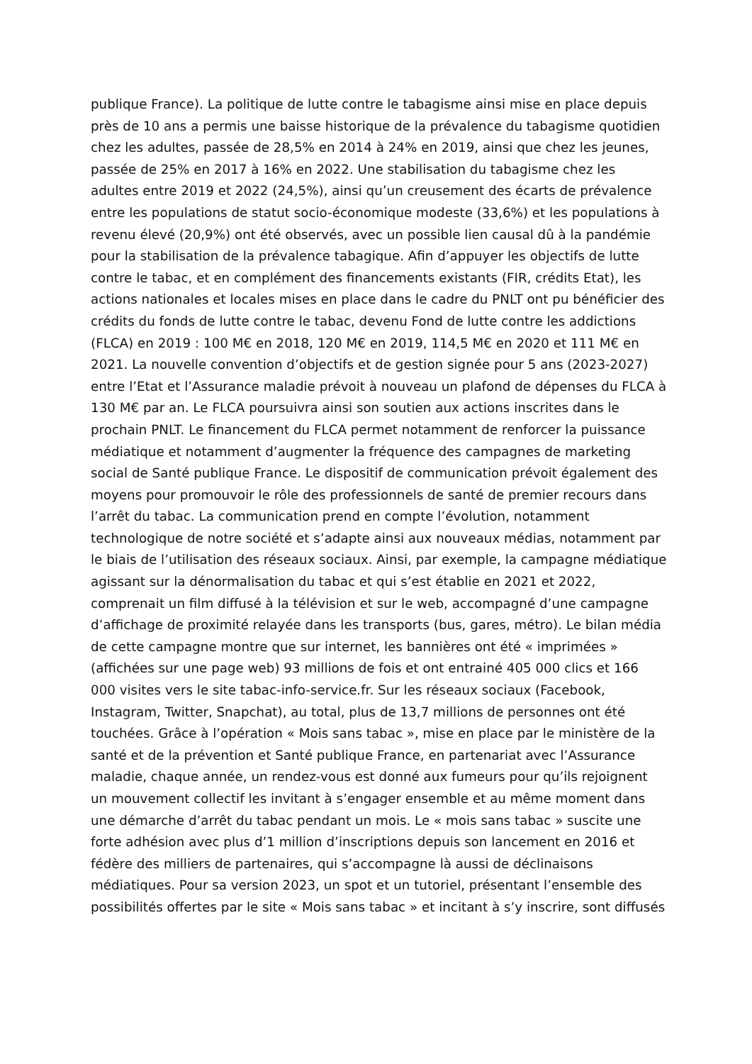publique France). La politique de lutte contre le tabagisme ainsi mise en place depuis près de 10 ans a permis une baisse historique de la prévalence du tabagisme quotidien chez les adultes, passée de 28,5% en 2014 à 24% en 2019, ainsi que chez les jeunes, passée de 25% en 2017 à 16% en 2022. Une stabilisation du tabagisme chez les adultes entre 2019 et 2022 (24,5%), ainsi qu’un creusement des écarts de prévalence entre les populations de statut socio-économique modeste (33,6%) et les populations à revenu élevé (20,9%) ont été observés, avec un possible lien causal dû à la pandémie pour la stabilisation de la prévalence tabagique. Afin d’appuyer les objectifs de lutte contre le tabac, et en complément des financements existants (FIR, crédits Etat), les actions nationales et locales mises en place dans le cadre du PNLT ont pu bénéficier des crédits du fonds de lutte contre le tabac, devenu Fond de lutte contre les addictions (FLCA) en 2019 : 100 M€ en 2018, 120 M€ en 2019, 114,5 M€ en 2020 et 111 M€ en 2021. La nouvelle convention d’objectifs et de gestion signée pour 5 ans (2023-2027) entre l’Etat et l’Assurance maladie prévoit à nouveau un plafond de dépenses du FLCA à 130 M€ par an. Le FLCA poursuivra ainsi son soutien aux actions inscrites dans le prochain PNLT. Le financement du FLCA permet notamment de renforcer la puissance médiatique et notamment d’augmenter la fréquence des campagnes de marketing social de Santé publique France. Le dispositif de communication prévoit également des moyens pour promouvoir le rôle des professionnels de santé de premier recours dans l’arrêt du tabac. La communication prend en compte l’évolution, notamment technologique de notre société et s’adapte ainsi aux nouveaux médias, notamment par le biais de l’utilisation des réseaux sociaux. Ainsi, par exemple, la campagne médiatique agissant sur la dénormalisation du tabac et qui s’est établie en 2021 et 2022, comprenait un film diffusé à la télévision et sur le web, accompagné d’une campagne d’affichage de proximité relayée dans les transports (bus, gares, métro). Le bilan média de cette campagne montre que sur internet, les bannières ont été « imprimées » (affichées sur une page web) 93 millions de fois et ont entrainé 405 000 clics et 166 000 visites vers le site tabac-info-service.fr. Sur les réseaux sociaux (Facebook, Instagram, Twitter, Snapchat), au total, plus de 13,7 millions de personnes ont été touchées. Grâce à l’opération « Mois sans tabac », mise en place par le ministère de la santé et de la prévention et Santé publique France, en partenariat avec l’Assurance maladie, chaque année, un rendez-vous est donné aux fumeurs pour qu’ils rejoignent un mouvement collectif les invitant à s’engager ensemble et au même moment dans une démarche d’arrêt du tabac pendant un mois. Le « mois sans tabac » suscite une forte adhésion avec plus d’1 million d’inscriptions depuis son lancement en 2016 et fédère des milliers de partenaires, qui s’accompagne là aussi de déclinaisons médiatiques. Pour sa version 2023, un spot et un tutoriel, présentant l’ensemble des possibilités offertes par le site « Mois sans tabac » et incitant à s’y inscrire, sont diffusés